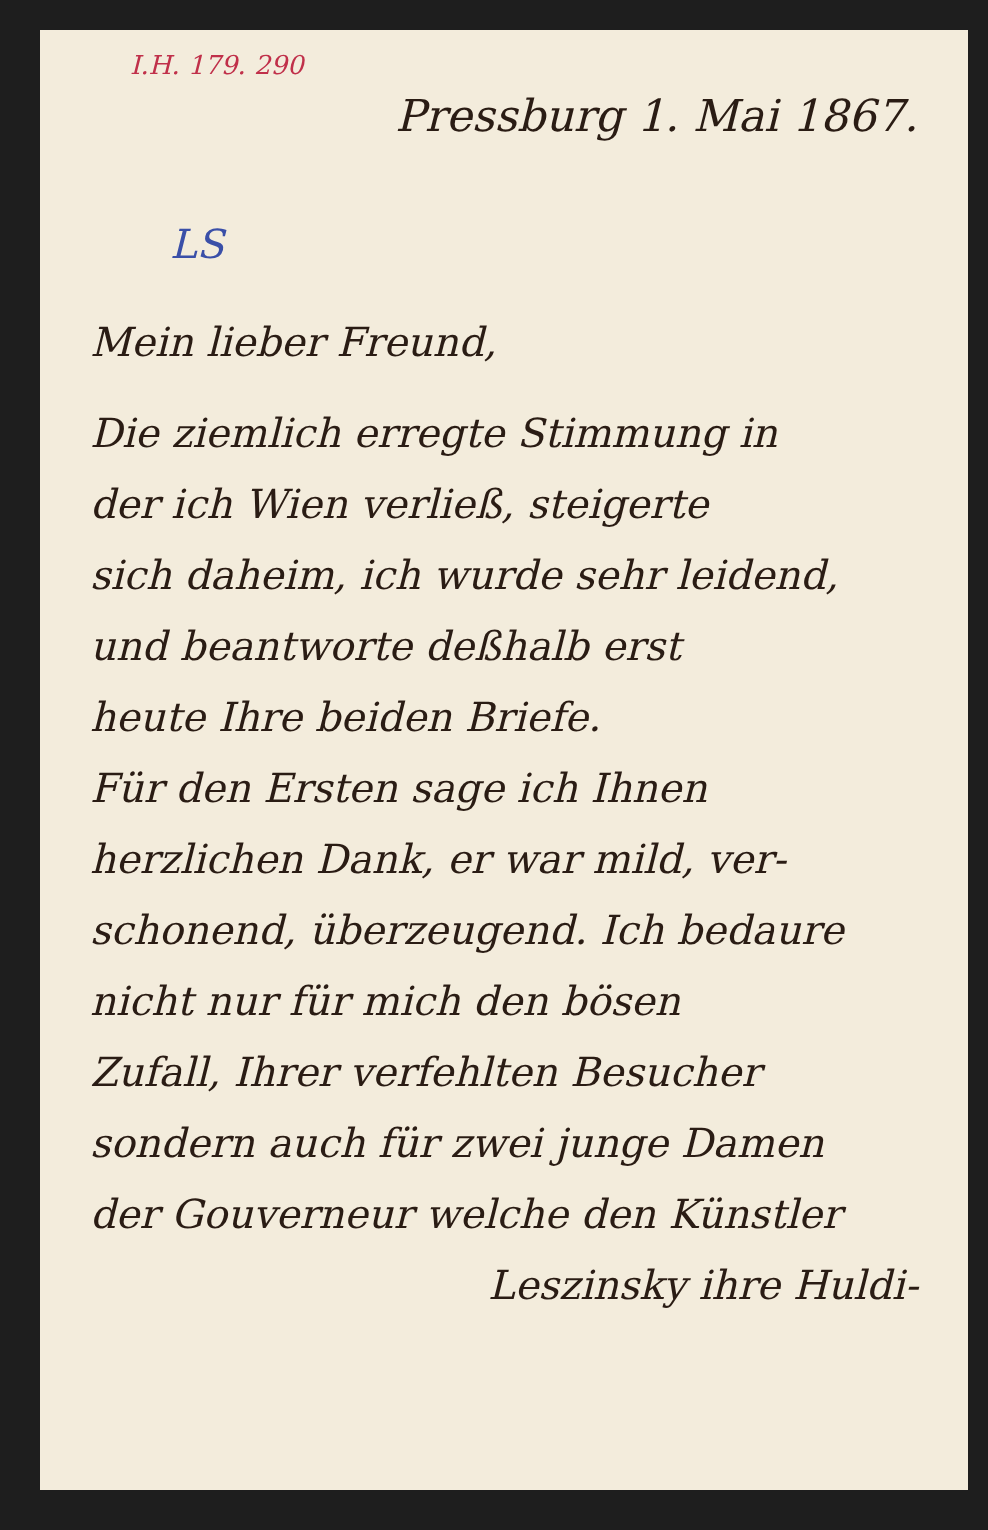I.H. 179. 290
Pressburg 1. Mai 1867.
LS
Mein lieber Freund,
Die ziemlich erregte Stimmung in
der ich Wien verließ, steigerte
sich daheim, ich wurde sehr leidend,
und beantworte deßhalb erst
heute Ihre beiden Briefe.
Für den Ersten sage ich Ihnen
herzlichen Dank, er war mild, ver-
schonend, überzeugend. Ich bedaure
nicht nur für mich den bösen
Zufall, Ihrer verfehlten Besucher
sondern auch für zwei junge Damen
der Gouverneur welche den Künstler
Leszinsky ihre Huldi-